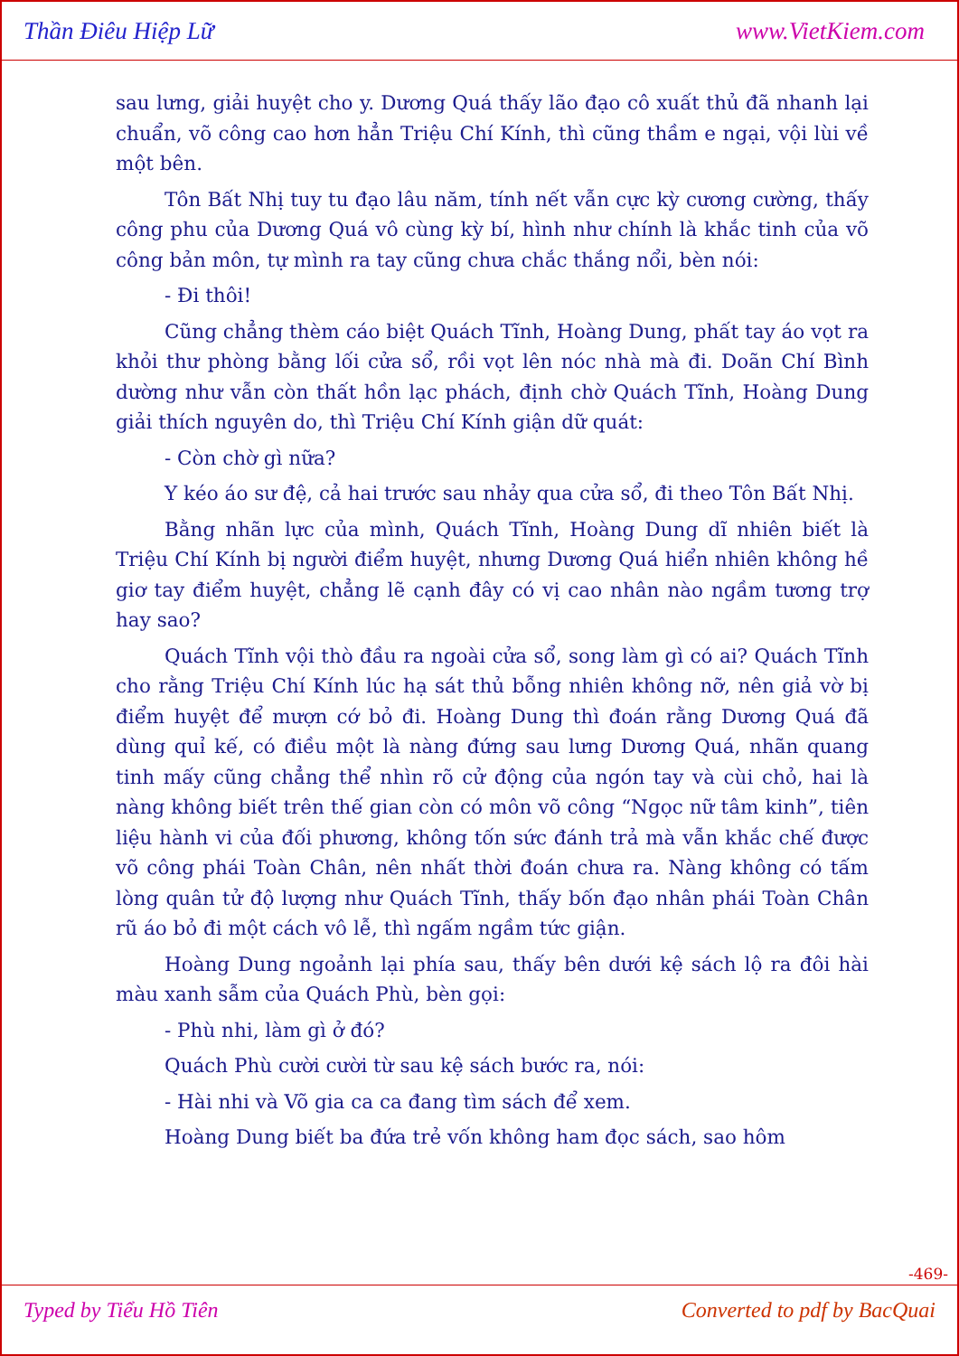Thần Điêu Hiệp Lữ www.VietKiem.com
sau lưng, giải huyệt cho y. Dương Quá thấy lão đạo cô xuất thủ đã nhanh lại chuẩn, võ công cao hơn hẳn Triệu Chí Kính, thì cũng thầm e ngại, vội lùi về một bên.
Tôn Bất Nhị tuy tu đạo lâu năm, tính nết vẫn cực kỳ cương cường, thấy công phu của Dương Quá vô cùng kỳ bí, hình như chính là khắc tinh của võ công bản môn, tự mình ra tay cũng chưa chắc thắng nổi, bèn nói:
- Đi thôi!
Cũng chẳng thèm cáo biệt Quách Tĩnh, Hoàng Dung, phất tay áo vọt ra khỏi thư phòng bằng lối cửa sổ, rồi vọt lên nóc nhà mà đi. Doãn Chí Bình dường như vẫn còn thất hồn lạc phách, định chờ Quách Tĩnh, Hoàng Dung giải thích nguyên do, thì Triệu Chí Kính giận dữ quát:
- Còn chờ gì nữa?
Y kéo áo sư đệ, cả hai trước sau nhảy qua cửa sổ, đi theo Tôn Bất Nhị.
Bằng nhãn lực của mình, Quách Tĩnh, Hoàng Dung dĩ nhiên biết là Triệu Chí Kính bị người điểm huyệt, nhưng Dương Quá hiển nhiên không hề giơ tay điểm huyệt, chẳng lẽ cạnh đây có vị cao nhân nào ngầm tương trợ hay sao?
Quách Tĩnh vội thò đầu ra ngoài cửa sổ, song làm gì có ai? Quách Tĩnh cho rằng Triệu Chí Kính lúc hạ sát thủ bỗng nhiên không nỡ, nên giả vờ bị điểm huyệt để mượn cớ bỏ đi. Hoàng Dung thì đoán rằng Dương Quá đã dùng quỉ kế, có điều một là nàng đứng sau lưng Dương Quá, nhãn quang tinh mấy cũng chẳng thể nhìn rõ cử động của ngón tay và cùi chỏ, hai là nàng không biết trên thế gian còn có môn võ công “Ngọc nữ tâm kinh”, tiên liệu hành vi của đối phương, không tốn sức đánh trả mà vẫn khắc chế được võ công phái Toàn Chân, nên nhất thời đoán chưa ra. Nàng không có tấm lòng quân tử độ lượng như Quách Tĩnh, thấy bốn đạo nhân phái Toàn Chân rũ áo bỏ đi một cách vô lễ, thì ngấm ngầm tức giận.
Hoàng Dung ngoảnh lại phía sau, thấy bên dưới kệ sách lộ ra đôi hài màu xanh sẫm của Quách Phù, bèn gọi:
- Phù nhi, làm gì ở đó?
Quách Phù cười cười từ sau kệ sách bước ra, nói:
- Hài nhi và Võ gia ca ca đang tìm sách để xem.
Hoàng Dung biết ba đứa trẻ vốn không ham đọc sách, sao hôm
-469-
Typed by Tiểu Hồ Tiên Converted to pdf by BacQuai